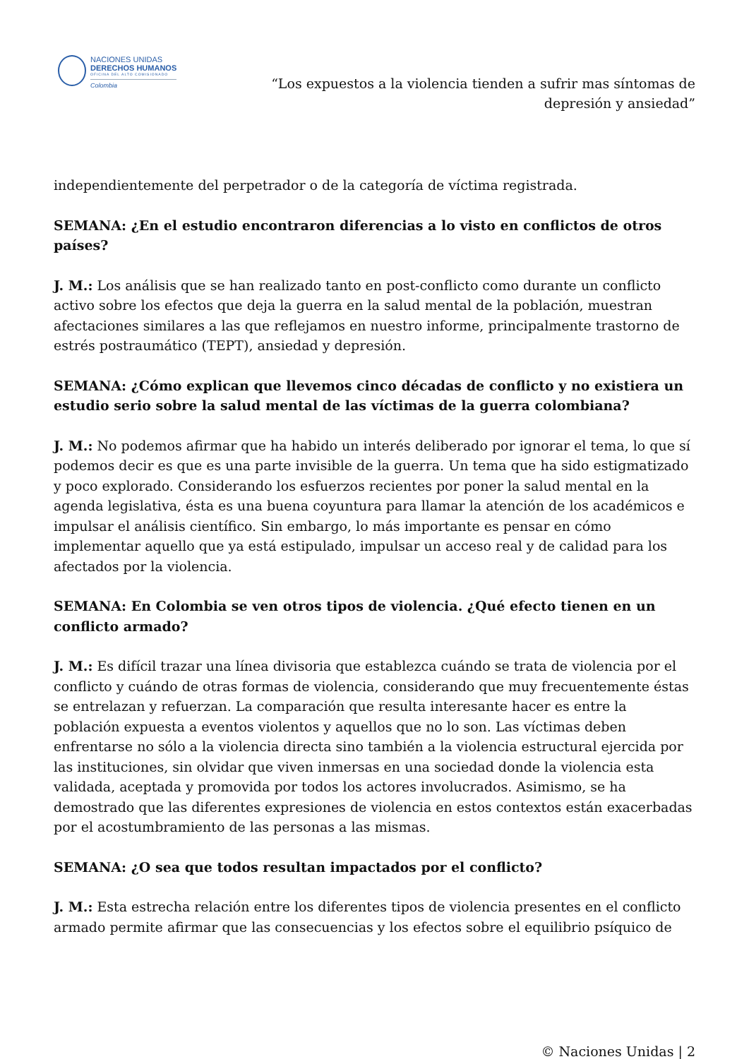NACIONES UNIDAS
DERECHOS HUMANOS
OFICINA DEL ALTO COMISIONADO
Colombia
“Los expuestos a la violencia tienden a sufrir mas síntomas de depresión y ansiedad”
independientemente del perpetrador o de la categoría de víctima registrada.
SEMANA: ¿En el estudio encontraron diferencias a lo visto en conflictos de otros países?
J. M.: Los análisis que se han realizado tanto en post-conflicto como durante un conflicto activo sobre los efectos que deja la guerra en la salud mental de la población, muestran afectaciones similares a las que reflejamos en nuestro informe, principalmente trastorno de estrés postraumático (TEPT), ansiedad y depresión.
SEMANA: ¿Cómo explican que llevemos cinco décadas de conflicto y no existiera un estudio serio sobre la salud mental de las víctimas de la guerra colombiana?
J. M.: No podemos afirmar que ha habido un interés deliberado por ignorar el tema, lo que sí podemos decir es que es una parte invisible de la guerra. Un tema que ha sido estigmatizado y poco explorado. Considerando los esfuerzos recientes por poner la salud mental en la agenda legislativa, ésta es una buena coyuntura para llamar la atención de los académicos e impulsar el análisis científico. Sin embargo, lo más importante es pensar en cómo implementar aquello que ya está estipulado, impulsar un acceso real y de calidad para los afectados por la violencia.
SEMANA: En Colombia se ven otros tipos de violencia. ¿Qué efecto tienen en un conflicto armado?
J. M.: Es difícil trazar una línea divisoria que establezca cuándo se trata de violencia por el conflicto y cuándo de otras formas de violencia, considerando que muy frecuentemente éstas se entrelazan y refuerzan. La comparación que resulta interesante hacer es entre la población expuesta a eventos violentos y aquellos que no lo son. Las víctimas deben enfrentarse no sólo a la violencia directa sino también a la violencia estructural ejercida por las instituciones, sin olvidar que viven inmersas en una sociedad donde la violencia esta validada, aceptada y promovida por todos los actores involucrados. Asimismo, se ha demostrado que las diferentes expresiones de violencia en estos contextos están exacerbadas por el acostumbramiento de las personas a las mismas.
SEMANA: ¿O sea que todos resultan impactados por el conflicto?
J. M.: Esta estrecha relación entre los diferentes tipos de violencia presentes en el conflicto armado permite afirmar que las consecuencias y los efectos sobre el equilibrio psíquico de
© Naciones Unidas | 2